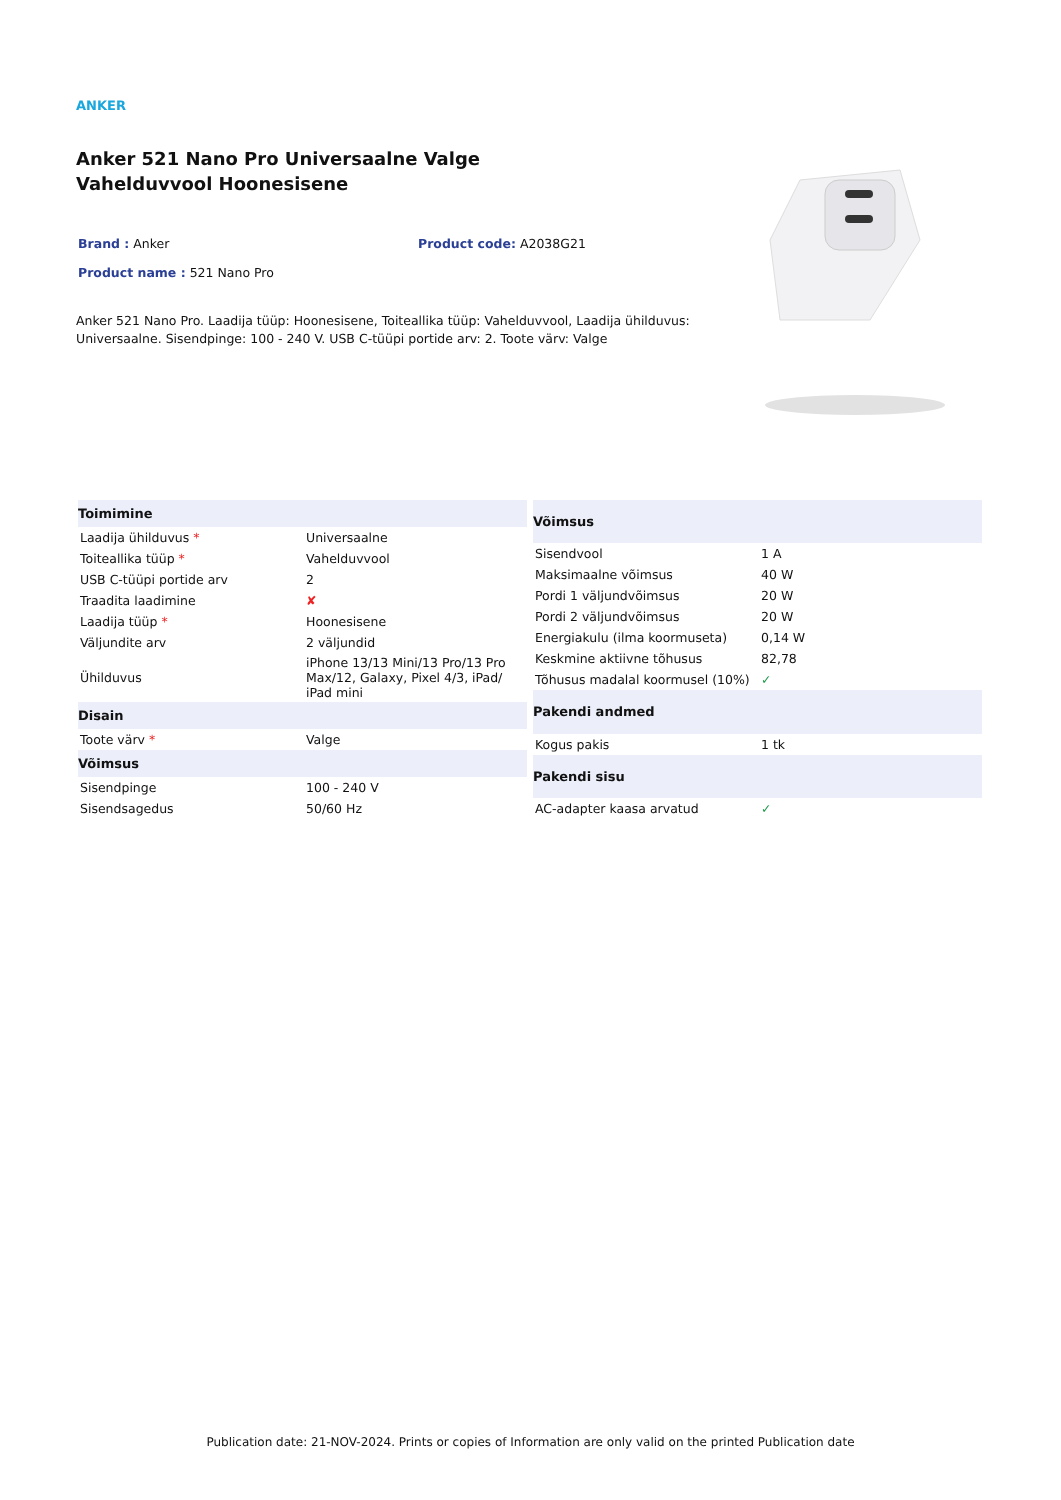ANKER
Anker 521 Nano Pro Universaalne Valge Vahelduvvool Hoonesisene
Brand : Anker Product code: A2038G21
Product name : 521 Nano Pro
Anker 521 Nano Pro. Laadija tüüp: Hoonesisene, Toiteallika tüüp: Vahelduvvool, Laadija ühilduvus: Universaalne. Sisendpinge: 100 - 240 V. USB C-tüüpi portide arv: 2. Toote värv: Valge
| Toimimine | |
| --- | --- |
| Laadija ühilduvus * | Universaalne |
| Toiteallika tüüp * | Vahelduvvool |
| USB C-tüüpi portide arv | 2 |
| Traadita laadimine | ✘ |
| Laadija tüüp * | Hoonesisene |
| Väljundite arv | 2 väljundid |
| Ühilduvus | iPhone 13/13 Mini/13 Pro/13 Pro Max/12, Galaxy, Pixel 4/3, iPad/ iPad mini |
| Disain | |
| Toote värv * | Valge |
| Võimsus | |
| Sisendpinge | 100 - 240 V |
| Sisendsagedus | 50/60 Hz |
| Võimsus | |
| --- | --- |
| Sisendvool | 1 A |
| Maksimaalne võimsus | 40 W |
| Pordi 1 väljundvõimsus | 20 W |
| Pordi 2 väljundvõimsus | 20 W |
| Energiakulu (ilma koormuseta) | 0,14 W |
| Keskmine aktiivne tõhusus | 82,78 |
| Tõhusus madalal koormusel (10%) | ✓ |
| Pakendi andmed | |
| Kogus pakis | 1 tk |
| Pakendi sisu | |
| AC-adapter kaasa arvatud | ✓ |
Publication date: 21-NOV-2024. Prints or copies of Information are only valid on the printed Publication date